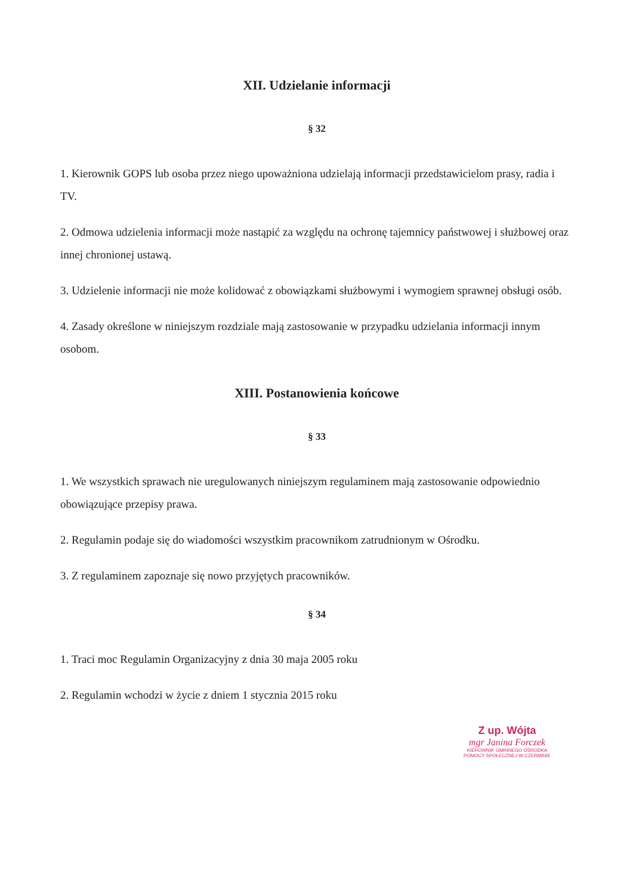XII. Udzielanie informacji
§ 32
1. Kierownik GOPS lub osoba przez niego upoważniona udzielają informacji przedstawicielom prasy, radia i TV.
2. Odmowa udzielenia informacji może nastąpić za względu na ochronę tajemnicy państwowej i służbowej oraz innej chronionej ustawą.
3. Udzielenie informacji nie może kolidować z obowiązkami służbowymi i wymogiem sprawnej obsługi osób.
4. Zasady określone w niniejszym rozdziale mają zastosowanie w przypadku udzielania informacji innym osobom.
XIII. Postanowienia końcowe
§ 33
1. We wszystkich sprawach nie uregulowanych niniejszym regulaminem mają zastosowanie odpowiednio obowiązujące przepisy prawa.
2. Regulamin podaje się do wiadomości wszystkim pracownikom zatrudnionym w Ośrodku.
3. Z regulaminem zapoznaje się nowo przyjętych pracowników.
§ 34
1. Traci moc Regulamin Organizacyjny z dnia 30 maja 2005 roku
2. Regulamin wchodzi w życie z dniem 1 stycznia 2015 roku
Z up. Wójta
mgr Janina Forczek
KIEROWNIK GMINNEGO OŚRODKA
POMOCY SPOŁECZNEJ W CZERMINIE